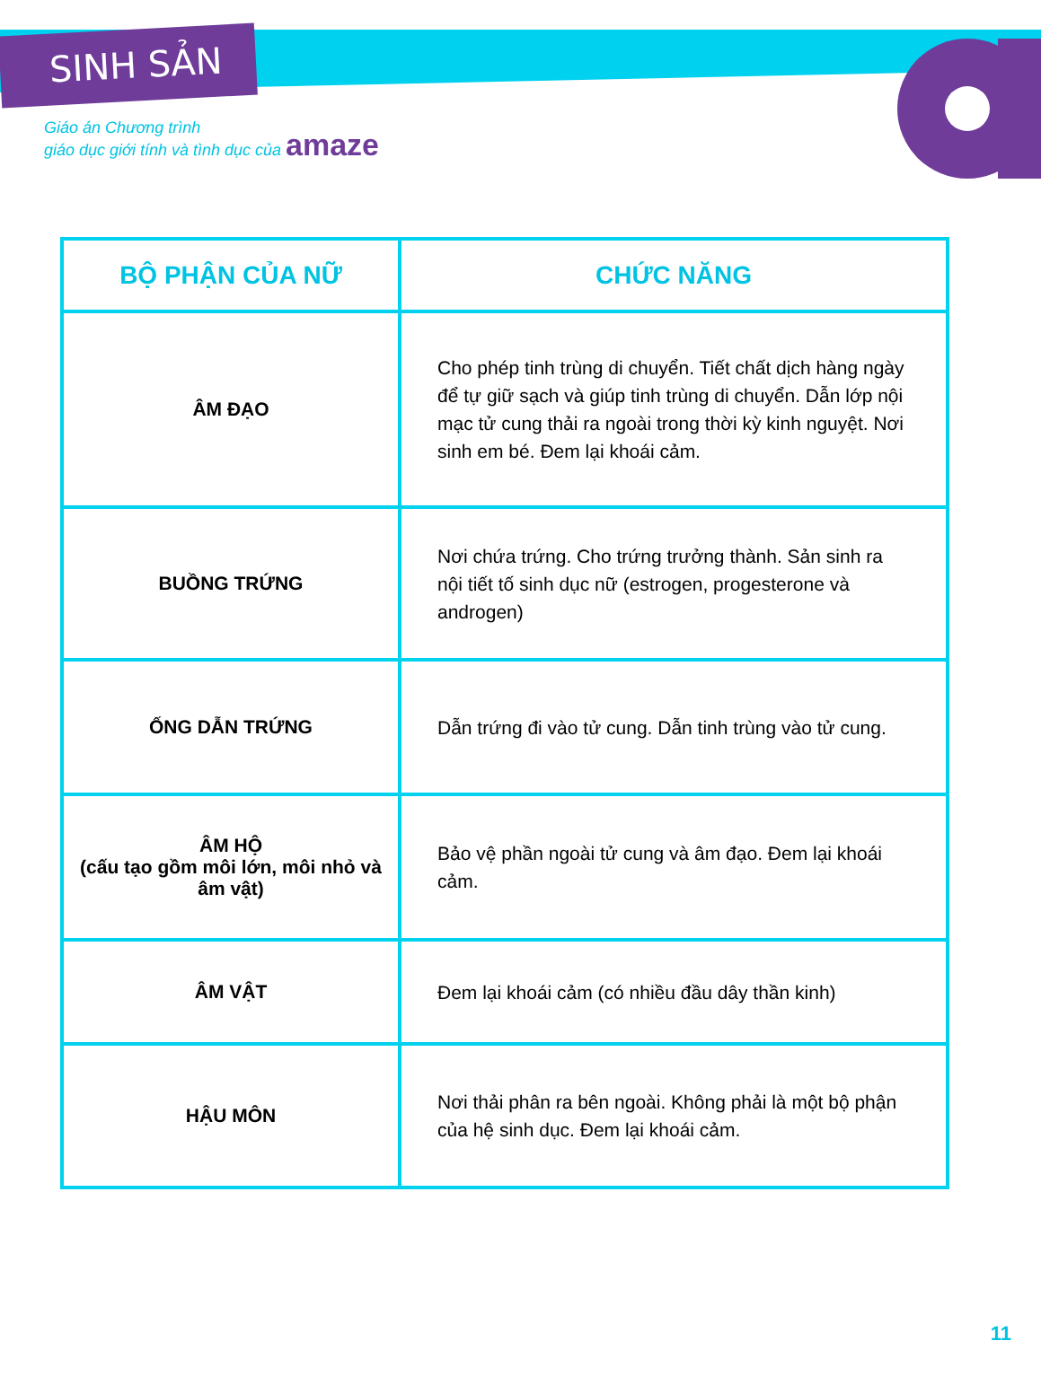SINH SẢN
Giáo án Chương trình
giáo dục giới tính và tình dục của amaze
| BỘ PHẬN CỦA NỮ | CHỨC NĂNG |
| --- | --- |
| ÂM ĐẠO | Cho phép tinh trùng di chuyển. Tiết chất dịch hàng ngày để tự giữ sạch và giúp tinh trùng di chuyển. Dẫn lớp nội mạc tử cung thải ra ngoài trong thời kỳ kinh nguyệt. Nơi sinh em bé. Đem lại khoái cảm. |
| BUỒNG TRỨNG | Nơi chứa trứng. Cho trứng trưởng thành. Sản sinh ra nội tiết tố sinh dục nữ (estrogen, progesterone và androgen) |
| ỐNG DẪN TRỨNG | Dẫn trứng đi vào tử cung. Dẫn tinh trùng vào tử cung. |
| ÂM HỘ (cấu tạo gồm môi lớn, môi nhỏ và âm vật) | Bảo vệ phần ngoài tử cung và âm đạo. Đem lại khoái cảm. |
| ÂM VẬT | Đem lại khoái cảm (có nhiều đầu dây thần kinh) |
| HẬU MÔN | Nơi thải phân ra bên ngoài. Không phải là một bộ phận của hệ sinh dục. Đem lại khoái cảm. |
11